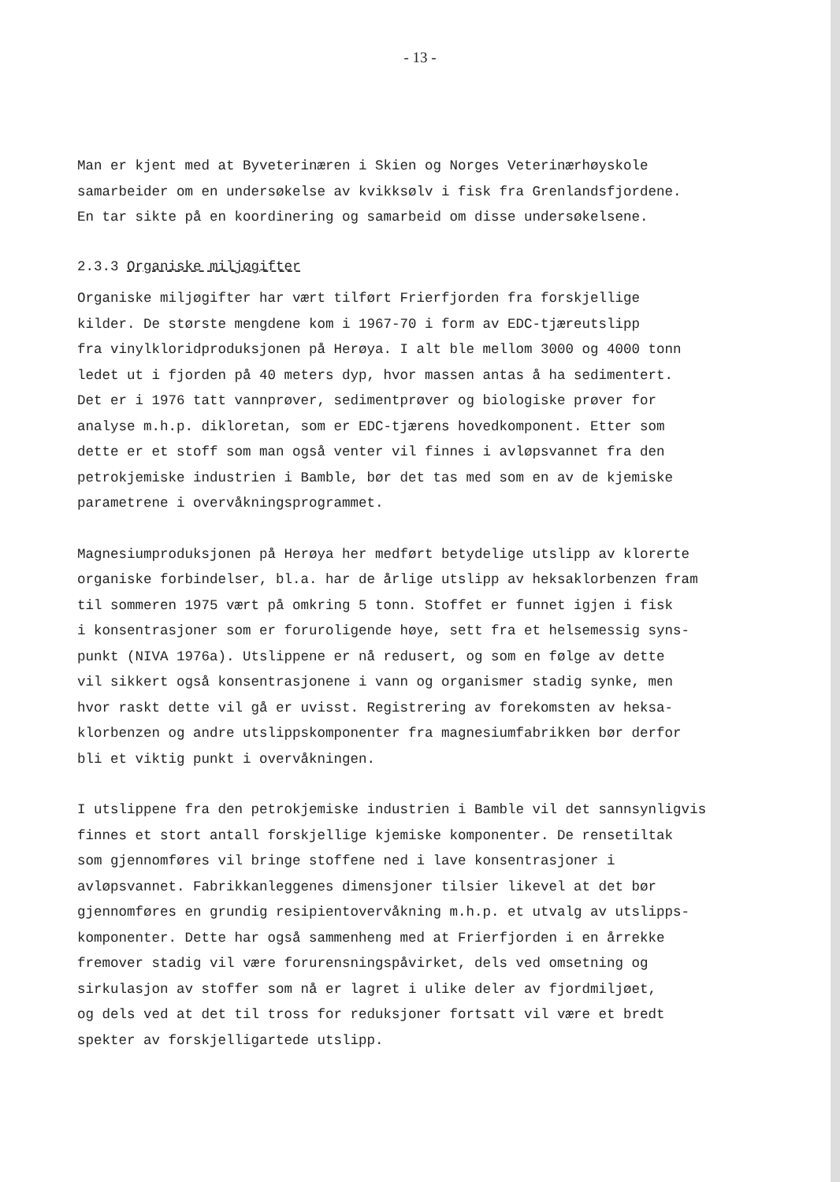- 13 -
Man er kjent med at Byveterinæren i Skien og Norges Veterinærhøyskole
samarbeider om en undersøkelse av kvikksølv i fisk fra Grenlandsfjordene.
En tar sikte på en koordinering og samarbeid om disse undersøkelsene.
2.3.3 Organiske miljøgifter
Organiske miljøgifter har vært tilført Frierfjorden fra forskjellige
kilder. De største mengdene kom i 1967-70 i form av EDC-tjæreutslipp
fra vinylkloridproduksjonen på Herøya. I alt ble mellom 3000 og 4000 tonn
ledet ut i fjorden på 40 meters dyp, hvor massen antas å ha sedimentert.
Det er i 1976 tatt vannprøver, sedimentprøver og biologiske prøver for
analyse m.h.p. dikloretan, som er EDC-tjærens hovedkomponent. Etter som
dette er et stoff som man også venter vil finnes i avløpsvannet fra den
petrokjemiske industrien i Bamble, bør det tas med som en av de kjemiske
parametrene i overvåkningsprogrammet.
Magnesiumproduksjonen på Herøya her medført betydelige utslipp av klorerte
organiske forbindelser, bl.a. har de årlige utslipp av heksaklorbenzen fram
til sommeren 1975 vært på omkring 5 tonn. Stoffet er funnet igjen i fisk
i konsentrasjoner som er foruroligende høye, sett fra et helsemessig syns-
punkt (NIVA 1976a). Utslippene er nå redusert, og som en følge av dette
vil sikkert også konsentrasjonene i vann og organismer stadig synke, men
hvor raskt dette vil gå er uvisst. Registrering av forekomsten av heksa-
klorbenzen og andre utslippskomponenter fra magnesiumfabrikken bør derfor
bli et viktig punkt i overvåkningen.
I utslippene fra den petrokjemiske industrien i Bamble vil det sannsynligvis
finnes et stort antall forskjellige kjemiske komponenter. De rensetiltak
som gjennomføres vil bringe stoffene ned i lave konsentrasjoner i
avløpsvannet. Fabrikkanleggenes dimensjoner tilsier likevel at det bør
gjennomføres en grundig resipientovervåkning m.h.p. et utvalg av utslipps-
komponenter. Dette har også sammenheng med at Frierfjorden i en årrekke
fremover stadig vil være forurensningspåvirket, dels ved omsetning og
sirkulasjon av stoffer som nå er lagret i ulike deler av fjordmiljøet,
og dels ved at det til tross for reduksjoner fortsatt vil være et bredt
spekter av forskjelligartede utslipp.